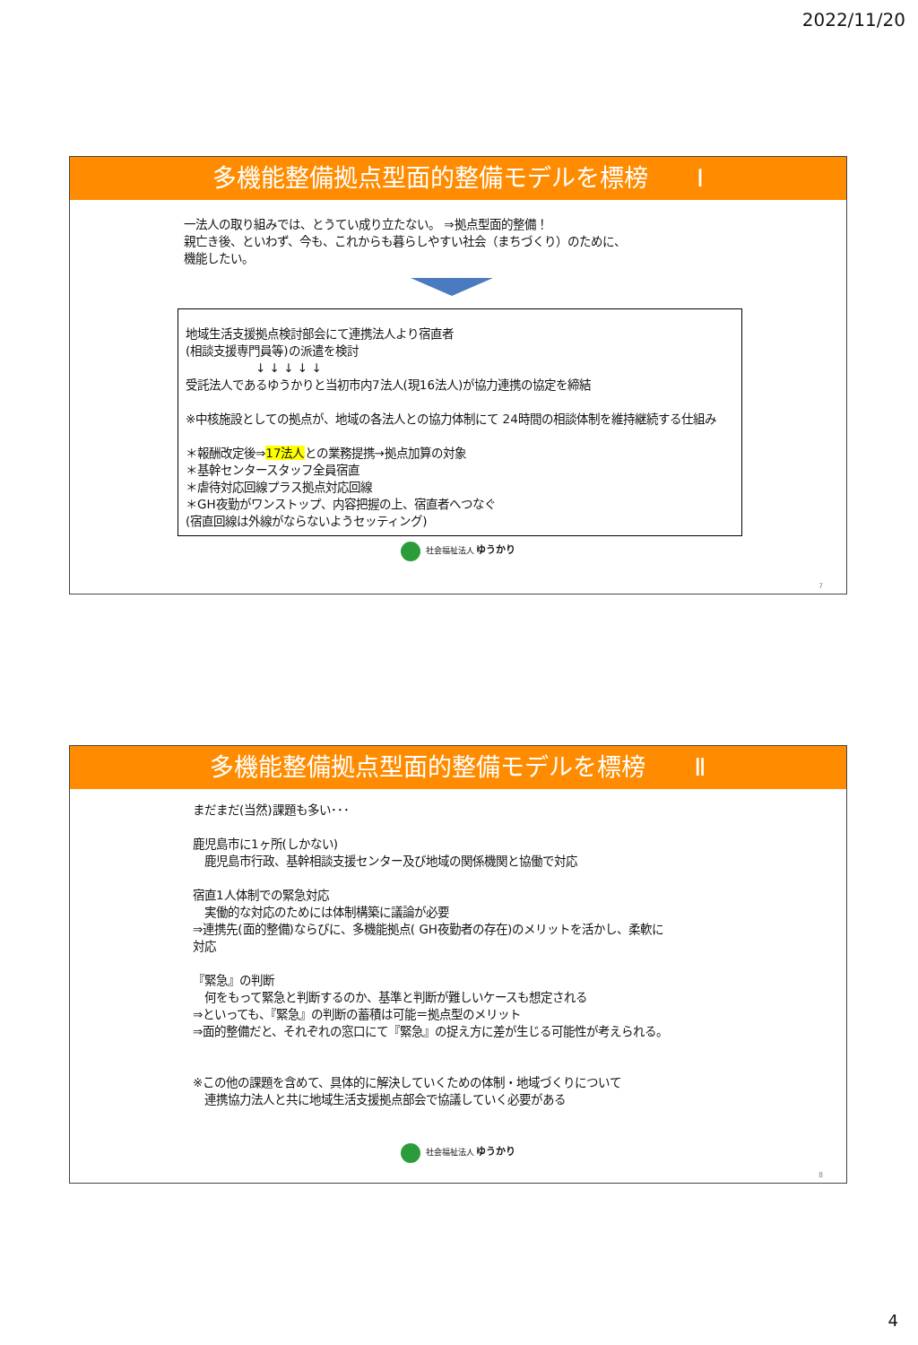2022/11/20
多機能整備拠点型面的整備モデルを標榜　　Ⅰ
一法人の取り組みでは、とうてい成り立たない。 ⇒拠点型面的整備！
親亡き後、といわず、今も、これからも暮らしやすい社会（まちづくり）のために、
機能したい。
地域生活支援拠点検討部会にて連携法人より宿直者
(相談支援専門員等)の派遣を検討
　　　　　　↓ ↓ ↓ ↓ ↓
受託法人であるゆうかりと当初市内7法人(現16法人)が協力連携の協定を締結
※中核施設としての拠点が、地域の各法人との協力体制にて 24時間の相談体制を維持継続する仕組み
＊報酬改定後⇒17法人との業務提携→拠点加算の対象
＊基幹センタースタッフ全員宿直
＊虐待対応回線プラス拠点対応回線
＊GH夜勤がワンストップ、内容把握の上、宿直者へつなぐ
(宿直回線は外線がならないようセッティング)
社会福祉法人 ゆうかり
7
多機能整備拠点型面的整備モデルを標榜　　Ⅱ
まだまだ(当然)課題も多い･･･
鹿児島市に1ヶ所(しかない)
　鹿児島市行政、基幹相談支援センター及び地域の関係機関と協働で対応
宿直1人体制での緊急対応
　実働的な対応のためには体制構築に議論が必要
⇒連携先(面的整備)ならびに、多機能拠点( GH夜勤者の存在)のメリットを活かし、柔軟に
対応
『緊急』の判断
　何をもって緊急と判断するのか、基準と判断が難しいケースも想定される
⇒といっても、『緊急』の判断の蓄積は可能＝拠点型のメリット
⇒面的整備だと、それぞれの窓口にて『緊急』の捉え方に差が生じる可能性が考えられる。
※この他の課題を含めて、具体的に解決していくための体制・地域づくりについて
　連携協力法人と共に地域生活支援拠点部会で協議していく必要がある
社会福祉法人 ゆうかり
8
4